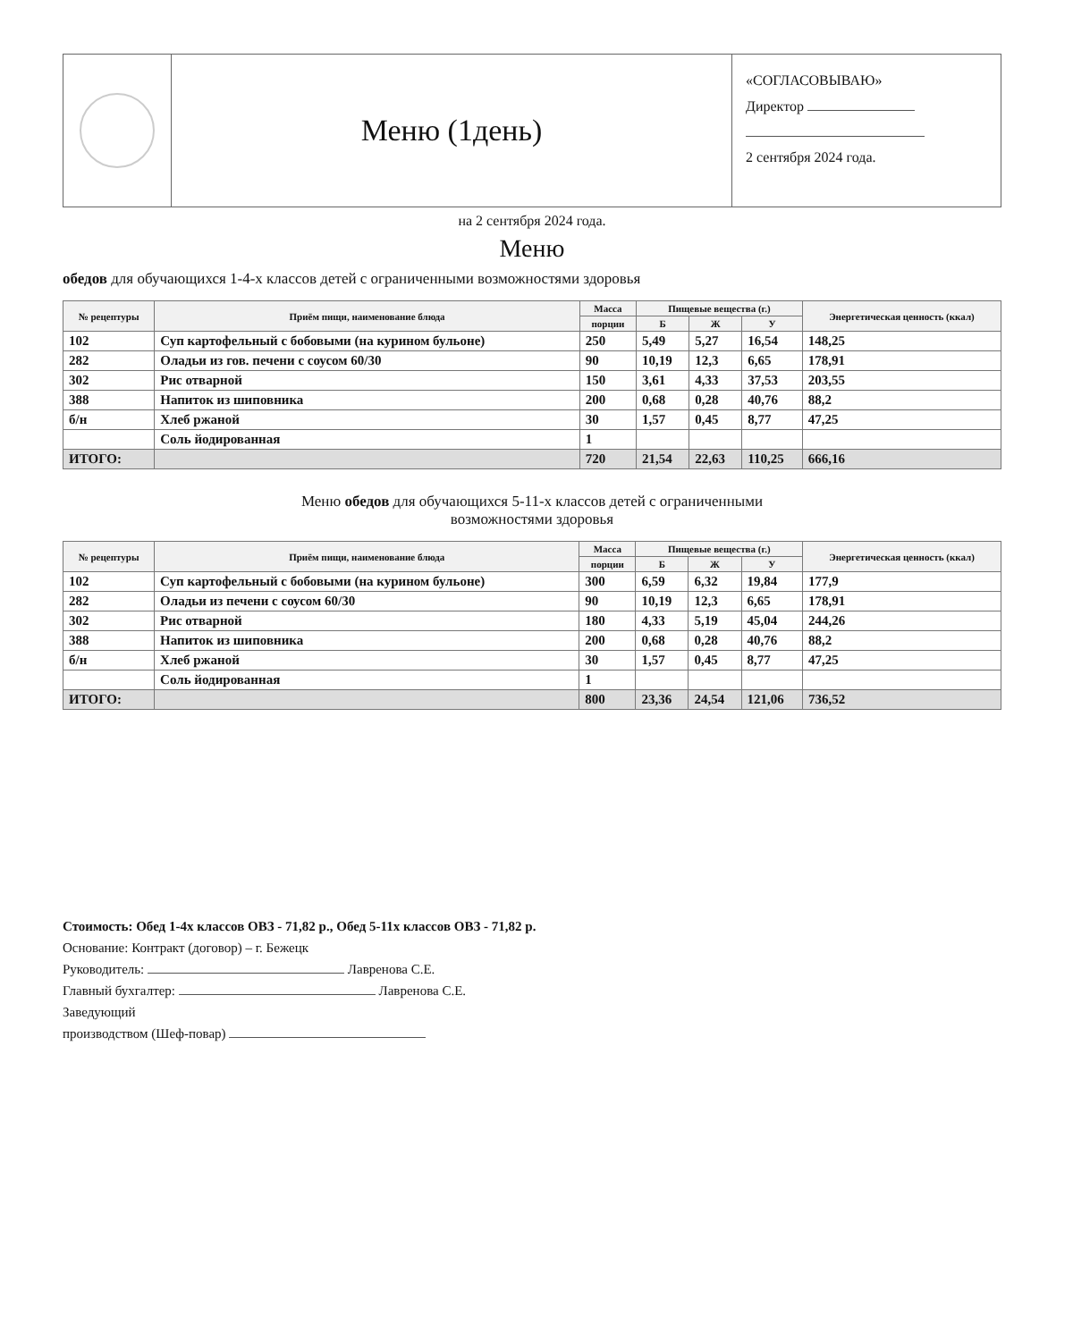Меню (1день)
«СОГЛАСОВЫВАЮ»
Директор
2 сентября 2024 года.
на 2 сентября 2024 года.
Меню
обедов для обучающихся 1-4-х классов детей с ограниченными возможностями здоровья
| № рецептуры | Приём пищи, наименование блюда | Масса | Пищевые вещества (г.) | | | Энергетическая ценность (ккал) |
| --- | --- | --- | --- | --- | --- | --- |
| | | порции | Б | Ж | У | |
| 102 | Суп картофельный с бобовыми (на курином бульоне) | 250 | 5,49 | 5,27 | 16,54 | 148,25 |
| 282 | Оладьи из гов. печени с соусом 60/30 | 90 | 10,19 | 12,3 | 6,65 | 178,91 |
| 302 | Рис отварной | 150 | 3,61 | 4,33 | 37,53 | 203,55 |
| 388 | Напиток из шиповника | 200 | 0,68 | 0,28 | 40,76 | 88,2 |
| б/н | Хлеб ржаной | 30 | 1,57 | 0,45 | 8,77 | 47,25 |
| | Соль йодированная | 1 | | | | |
| ИТОГО: | | 720 | 21,54 | 22,63 | 110,25 | 666,16 |
Меню обедов для обучающихся 5-11-х классов детей с ограниченными
возможностями здоровья
| № рецептуры | Приём пищи, наименование блюда | Масса | Пищевые вещества (г.) | | | Энергетическая ценность (ккал) |
| --- | --- | --- | --- | --- | --- | --- |
| | | порции | Б | Ж | У | |
| 102 | Суп картофельный с бобовыми (на курином бульоне) | 300 | 6,59 | 6,32 | 19,84 | 177,9 |
| 282 | Оладьи из печени с соусом 60/30 | 90 | 10,19 | 12,3 | 6,65 | 178,91 |
| 302 | Рис отварной | 180 | 4,33 | 5,19 | 45,04 | 244,26 |
| 388 | Напиток из шиповника | 200 | 0,68 | 0,28 | 40,76 | 88,2 |
| б/н | Хлеб ржаной | 30 | 1,57 | 0,45 | 8,77 | 47,25 |
| | Соль йодированная | 1 | | | | |
| ИТОГО: | | 800 | 23,36 | 24,54 | 121,06 | 736,52 |
Стоимость: Обед 1-4х классов ОВЗ - 71,82 р., Обед 5-11х классов ОВЗ - 71,82 р.
Основание: Контракт (договор) – г. Бежецк
Руководитель: Лавренова С.Е.
Главный бухгалтер: Лавренова С.Е.
Заведующий
производством (Шеф-повар)